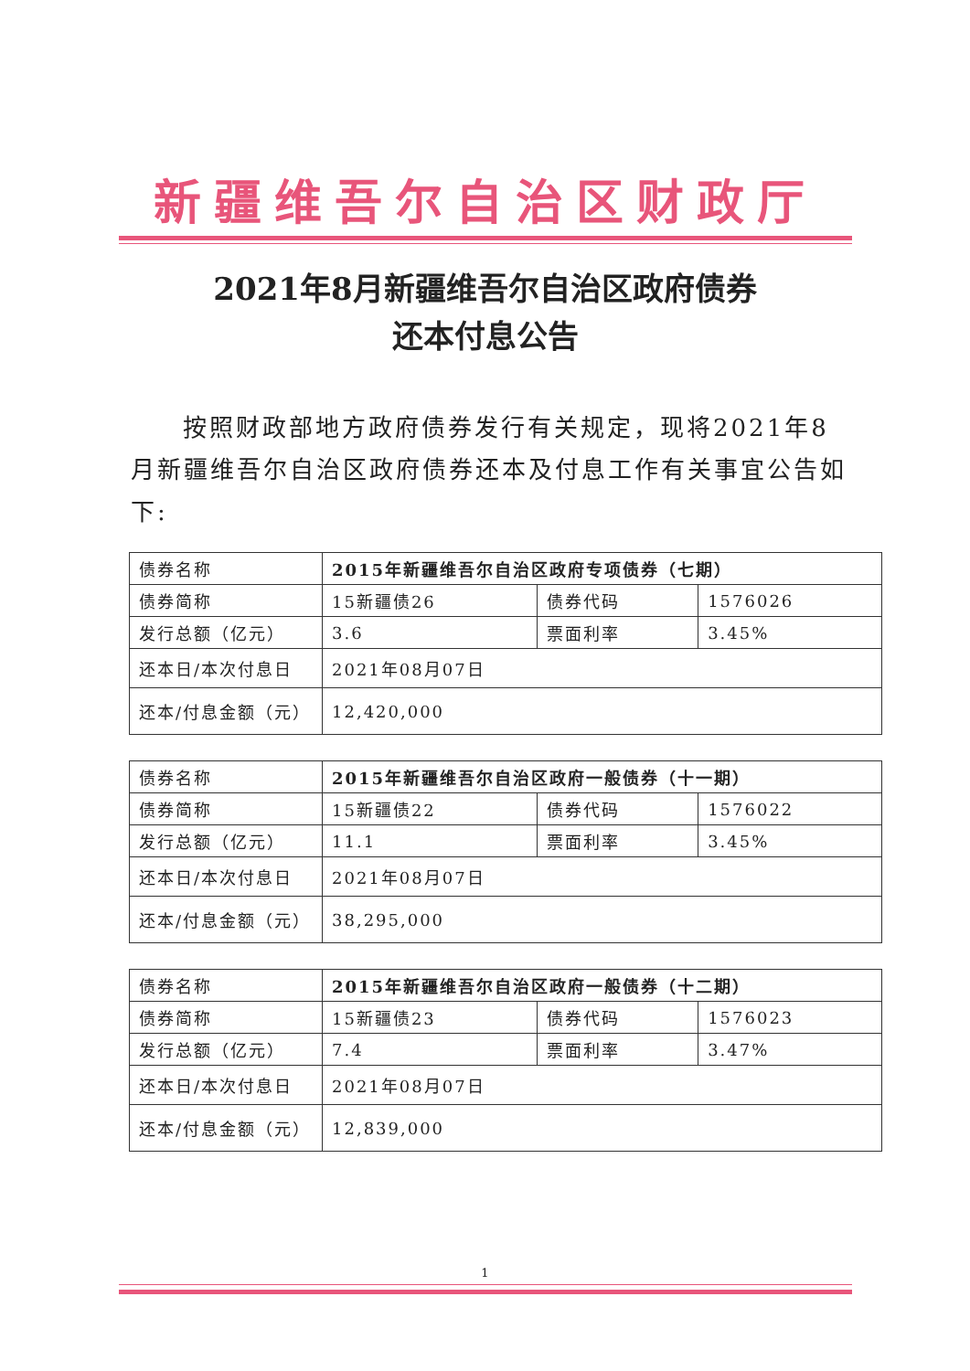新疆维吾尔自治区财政厅
2021年8月新疆维吾尔自治区政府债券
还本付息公告
按照财政部地方政府债券发行有关规定，现将2021年8月新疆维吾尔自治区政府债券还本及付息工作有关事宜公告如下:
| 债券名称 | 2015年新疆维吾尔自治区政府专项债券（七期） | | |
| 债券简称 | 15新疆债26 | 债券代码 | 1576026 |
| 发行总额（亿元） | 3.6 | 票面利率 | 3.45% |
| 还本日/本次付息日 | 2021年08月07日 | | |
| 还本/付息金额（元） | 12,420,000 | | |
| 债券名称 | 2015年新疆维吾尔自治区政府一般债券（十一期） | | |
| 债券简称 | 15新疆债22 | 债券代码 | 1576022 |
| 发行总额（亿元） | 11.1 | 票面利率 | 3.45% |
| 还本日/本次付息日 | 2021年08月07日 | | |
| 还本/付息金额（元） | 38,295,000 | | |
| 债券名称 | 2015年新疆维吾尔自治区政府一般债券（十二期） | | |
| 债券简称 | 15新疆债23 | 债券代码 | 1576023 |
| 发行总额（亿元） | 7.4 | 票面利率 | 3.47% |
| 还本日/本次付息日 | 2021年08月07日 | | |
| 还本/付息金额（元） | 12,839,000 | | |
1